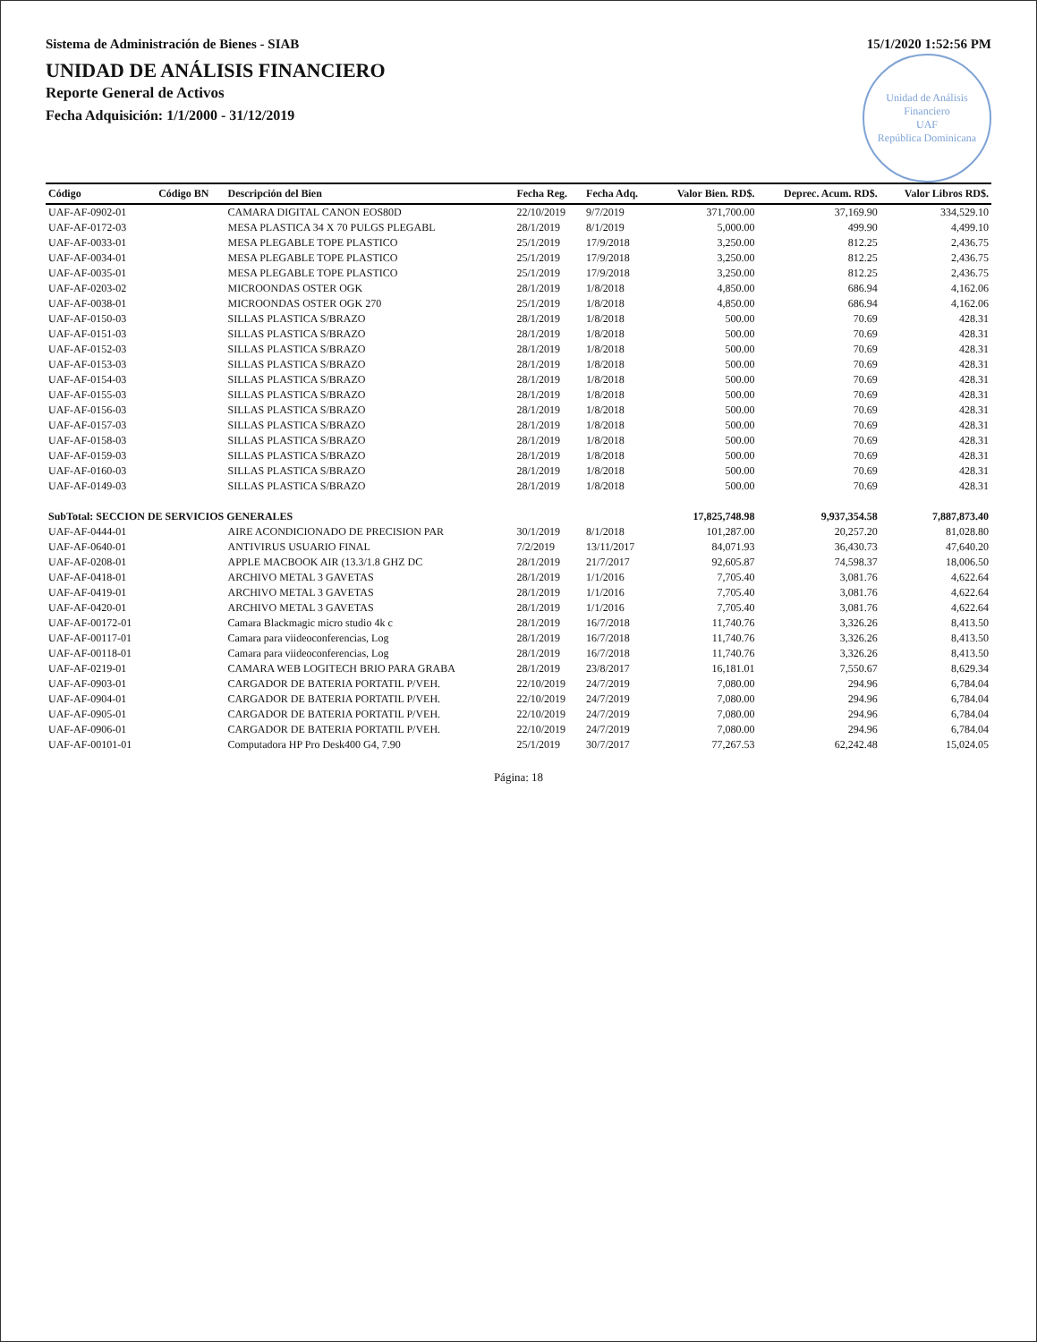Sistema de Administración de Bienes - SIAB 15/1/2020 1:52:56 PM
UNIDAD DE ANÁLISIS FINANCIERO
Reporte General de Activos
Unidad de Análisis Financiero
UAF
República Dominicana
Fecha Adquisición: 1/1/2000 - 31/12/2019
| Código | Código BN | Descripción del Bien | Fecha Reg. | Fecha Adq. | Valor Bien. RD$. | Deprec. Acum. RD$. | Valor Libros RD$. |
| --- | --- | --- | --- | --- | --- | --- | --- |
| UAF-AF-0902-01 | | CAMARA DIGITAL CANON EOS80D | 22/10/2019 | 9/7/2019 | 371,700.00 | 37,169.90 | 334,529.10 |
| UAF-AF-0172-03 | | MESA PLASTICA 34 X 70 PULGS PLEGABL | 28/1/2019 | 8/1/2019 | 5,000.00 | 499.90 | 4,499.10 |
| UAF-AF-0033-01 | | MESA PLEGABLE TOPE PLASTICO | 25/1/2019 | 17/9/2018 | 3,250.00 | 812.25 | 2,436.75 |
| UAF-AF-0034-01 | | MESA PLEGABLE TOPE PLASTICO | 25/1/2019 | 17/9/2018 | 3,250.00 | 812.25 | 2,436.75 |
| UAF-AF-0035-01 | | MESA PLEGABLE TOPE PLASTICO | 25/1/2019 | 17/9/2018 | 3,250.00 | 812.25 | 2,436.75 |
| UAF-AF-0203-02 | | MICROONDAS OSTER OGK | 28/1/2019 | 1/8/2018 | 4,850.00 | 686.94 | 4,162.06 |
| UAF-AF-0038-01 | | MICROONDAS OSTER OGK 270 | 25/1/2019 | 1/8/2018 | 4,850.00 | 686.94 | 4,162.06 |
| UAF-AF-0150-03 | | SILLAS PLASTICA S/BRAZO | 28/1/2019 | 1/8/2018 | 500.00 | 70.69 | 428.31 |
| UAF-AF-0151-03 | | SILLAS PLASTICA S/BRAZO | 28/1/2019 | 1/8/2018 | 500.00 | 70.69 | 428.31 |
| UAF-AF-0152-03 | | SILLAS PLASTICA S/BRAZO | 28/1/2019 | 1/8/2018 | 500.00 | 70.69 | 428.31 |
| UAF-AF-0153-03 | | SILLAS PLASTICA S/BRAZO | 28/1/2019 | 1/8/2018 | 500.00 | 70.69 | 428.31 |
| UAF-AF-0154-03 | | SILLAS PLASTICA S/BRAZO | 28/1/2019 | 1/8/2018 | 500.00 | 70.69 | 428.31 |
| UAF-AF-0155-03 | | SILLAS PLASTICA S/BRAZO | 28/1/2019 | 1/8/2018 | 500.00 | 70.69 | 428.31 |
| UAF-AF-0156-03 | | SILLAS PLASTICA S/BRAZO | 28/1/2019 | 1/8/2018 | 500.00 | 70.69 | 428.31 |
| UAF-AF-0157-03 | | SILLAS PLASTICA S/BRAZO | 28/1/2019 | 1/8/2018 | 500.00 | 70.69 | 428.31 |
| UAF-AF-0158-03 | | SILLAS PLASTICA S/BRAZO | 28/1/2019 | 1/8/2018 | 500.00 | 70.69 | 428.31 |
| UAF-AF-0159-03 | | SILLAS PLASTICA S/BRAZO | 28/1/2019 | 1/8/2018 | 500.00 | 70.69 | 428.31 |
| UAF-AF-0160-03 | | SILLAS PLASTICA S/BRAZO | 28/1/2019 | 1/8/2018 | 500.00 | 70.69 | 428.31 |
| UAF-AF-0149-03 | | SILLAS PLASTICA S/BRAZO | 28/1/2019 | 1/8/2018 | 500.00 | 70.69 | 428.31 |
| SubTotal: SECCION DE SERVICIOS GENERALES | | | | | 17,825,748.98 | 9,937,354.58 | 7,887,873.40 |
| UAF-AF-0444-01 | | AIRE ACONDICIONADO DE PRECISION PAR | 30/1/2019 | 8/1/2018 | 101,287.00 | 20,257.20 | 81,028.80 |
| UAF-AF-0640-01 | | ANTIVIRUS USUARIO FINAL | 7/2/2019 | 13/11/2017 | 84,071.93 | 36,430.73 | 47,640.20 |
| UAF-AF-0208-01 | | APPLE MACBOOK AIR (13.3/1.8 GHZ DC | 28/1/2019 | 21/7/2017 | 92,605.87 | 74,598.37 | 18,006.50 |
| UAF-AF-0418-01 | | ARCHIVO METAL 3 GAVETAS | 28/1/2019 | 1/1/2016 | 7,705.40 | 3,081.76 | 4,622.64 |
| UAF-AF-0419-01 | | ARCHIVO METAL 3 GAVETAS | 28/1/2019 | 1/1/2016 | 7,705.40 | 3,081.76 | 4,622.64 |
| UAF-AF-0420-01 | | ARCHIVO METAL 3 GAVETAS | 28/1/2019 | 1/1/2016 | 7,705.40 | 3,081.76 | 4,622.64 |
| UAF-AF-00172-01 | | Camara Blackmagic micro studio 4k c | 28/1/2019 | 16/7/2018 | 11,740.76 | 3,326.26 | 8,413.50 |
| UAF-AF-00117-01 | | Camara para viideoconferencias, Log | 28/1/2019 | 16/7/2018 | 11,740.76 | 3,326.26 | 8,413.50 |
| UAF-AF-00118-01 | | Camara para viideoconferencias, Log | 28/1/2019 | 16/7/2018 | 11,740.76 | 3,326.26 | 8,413.50 |
| UAF-AF-0219-01 | | CAMARA WEB LOGITECH BRIO PARA GRABA | 28/1/2019 | 23/8/2017 | 16,181.01 | 7,550.67 | 8,629.34 |
| UAF-AF-0903-01 | | CARGADOR DE BATERIA PORTATIL P/VEH. | 22/10/2019 | 24/7/2019 | 7,080.00 | 294.96 | 6,784.04 |
| UAF-AF-0904-01 | | CARGADOR DE BATERIA PORTATIL P/VEH. | 22/10/2019 | 24/7/2019 | 7,080.00 | 294.96 | 6,784.04 |
| UAF-AF-0905-01 | | CARGADOR DE BATERIA PORTATIL P/VEH. | 22/10/2019 | 24/7/2019 | 7,080.00 | 294.96 | 6,784.04 |
| UAF-AF-0906-01 | | CARGADOR DE BATERIA PORTATIL P/VEH. | 22/10/2019 | 24/7/2019 | 7,080.00 | 294.96 | 6,784.04 |
| UAF-AF-00101-01 | | Computadora HP Pro Desk400 G4, 7.90 | 25/1/2019 | 30/7/2017 | 77,267.53 | 62,242.48 | 15,024.05 |
Página: 18